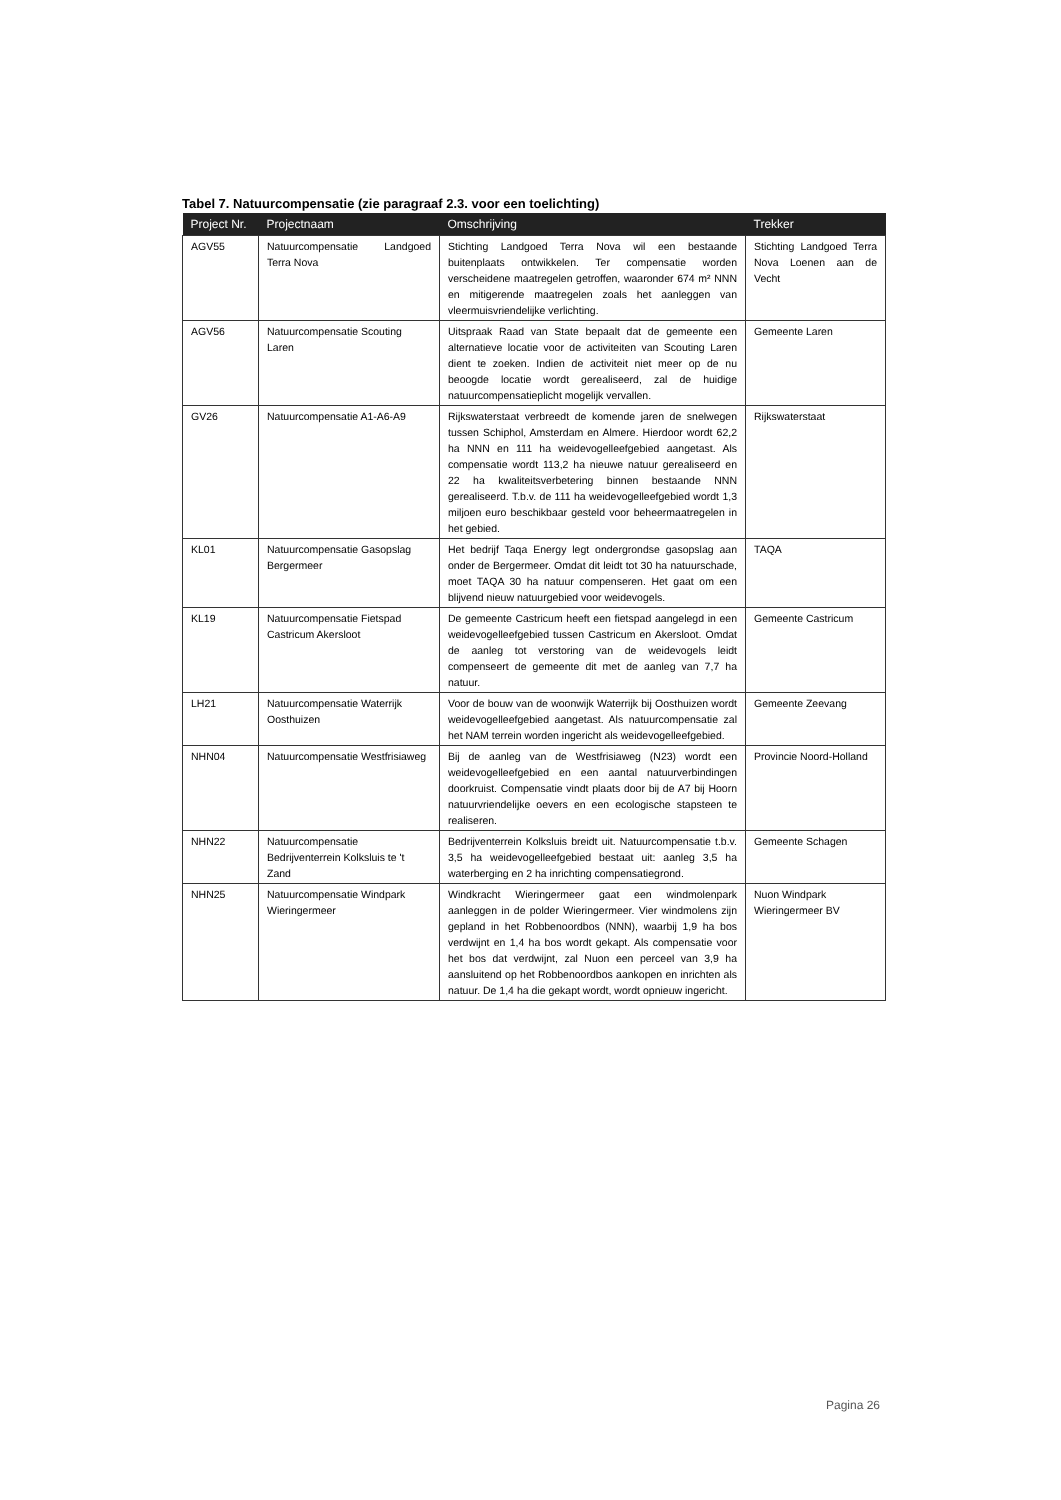Tabel 7. Natuurcompensatie (zie paragraaf 2.3. voor een toelichting)
| Project Nr. | Projectnaam | Omschrijving | Trekker |
| --- | --- | --- | --- |
| AGV55 | Natuurcompensatie Landgoed Terra Nova | Stichting Landgoed Terra Nova wil een bestaande buitenplaats ontwikkelen. Ter compensatie worden verscheidene maatregelen getroffen, waaronder 674 m² NNN en mitigerende maatregelen zoals het aanleggen van vleermuisvriendelijke verlichting. | Stichting Landgoed Terra Nova Loenen aan de Vecht |
| AGV56 | Natuurcompensatie Scouting Laren | Uitspraak Raad van State bepaalt dat de gemeente een alternatieve locatie voor de activiteiten van Scouting Laren dient te zoeken. Indien de activiteit niet meer op de nu beoogde locatie wordt gerealiseerd, zal de huidige natuurcompensatieplicht mogelijk vervallen. | Gemeente Laren |
| GV26 | Natuurcompensatie A1-A6-A9 | Rijkswaterstaat verbreedt de komende jaren de snelwegen tussen Schiphol, Amsterdam en Almere. Hierdoor wordt 62,2 ha NNN en 111 ha weidevogelleefgebied aangetast. Als compensatie wordt 113,2 ha nieuwe natuur gerealiseerd en 22 ha kwaliteitsverbetering binnen bestaande NNN gerealiseerd. T.b.v. de 111 ha weidevogelleefgebied wordt 1,3 miljoen euro beschikbaar gesteld voor beheermaatregelen in het gebied. | Rijkswaterstaat |
| KL01 | Natuurcompensatie Gasopslag Bergermeer | Het bedrijf Taqa Energy legt ondergrondse gasopslag aan onder de Bergermeer. Omdat dit leidt tot 30 ha natuurschade, moet TAQA 30 ha natuur compenseren. Het gaat om een blijvend nieuw natuurgebied voor weidevogels. | TAQA |
| KL19 | Natuurcompensatie Fietspad Castricum Akersloot | De gemeente Castricum heeft een fietspad aangelegd in een weidevogelleefgebied tussen Castricum en Akersloot. Omdat de aanleg tot verstoring van de weidevogels leidt compenseert de gemeente dit met de aanleg van 7,7 ha natuur. | Gemeente Castricum |
| LH21 | Natuurcompensatie Waterrijk Oosthuizen | Voor de bouw van de woonwijk Waterrijk bij Oosthuizen wordt weidevogelleefgebied aangetast. Als natuurcompensatie zal het NAM terrein worden ingericht als weidevogelleefgebied. | Gemeente Zeevang |
| NHN04 | Natuurcompensatie Westfrisiaweg | Bij de aanleg van de Westfrisiaweg (N23) wordt een weidevogelleefgebied en een aantal natuurverbindingen doorkruist. Compensatie vindt plaats door bij de A7 bij Hoorn natuurvriendelijke oevers en een ecologische stapsteen te realiseren. | Provincie Noord-Holland |
| NHN22 | Natuurcompensatie Bedrijventerrein Kolksluis te 't Zand | Bedrijventerrein Kolksluis breidt uit. Natuurcompensatie t.b.v. 3,5 ha weidevogelleefgebied bestaat uit: aanleg 3,5 ha waterberging en 2 ha inrichting compensatiegrond. | Gemeente Schagen |
| NHN25 | Natuurcompensatie Windpark Wieringermeer | Windkracht Wieringermeer gaat een windmolenpark aanleggen in de polder Wieringermeer. Vier windmolens zijn gepland in het Robbenoordbos (NNN), waarbij 1,9 ha bos verdwijnt en 1,4 ha bos wordt gekapt. Als compensatie voor het bos dat verdwijnt, zal Nuon een perceel van 3,9 ha aansluitend op het Robbenoordbos aankopen en inrichten als natuur. De 1,4 ha die gekapt wordt, wordt opnieuw ingericht. | Nuon Windpark Wieringermeer BV |
Pagina 26